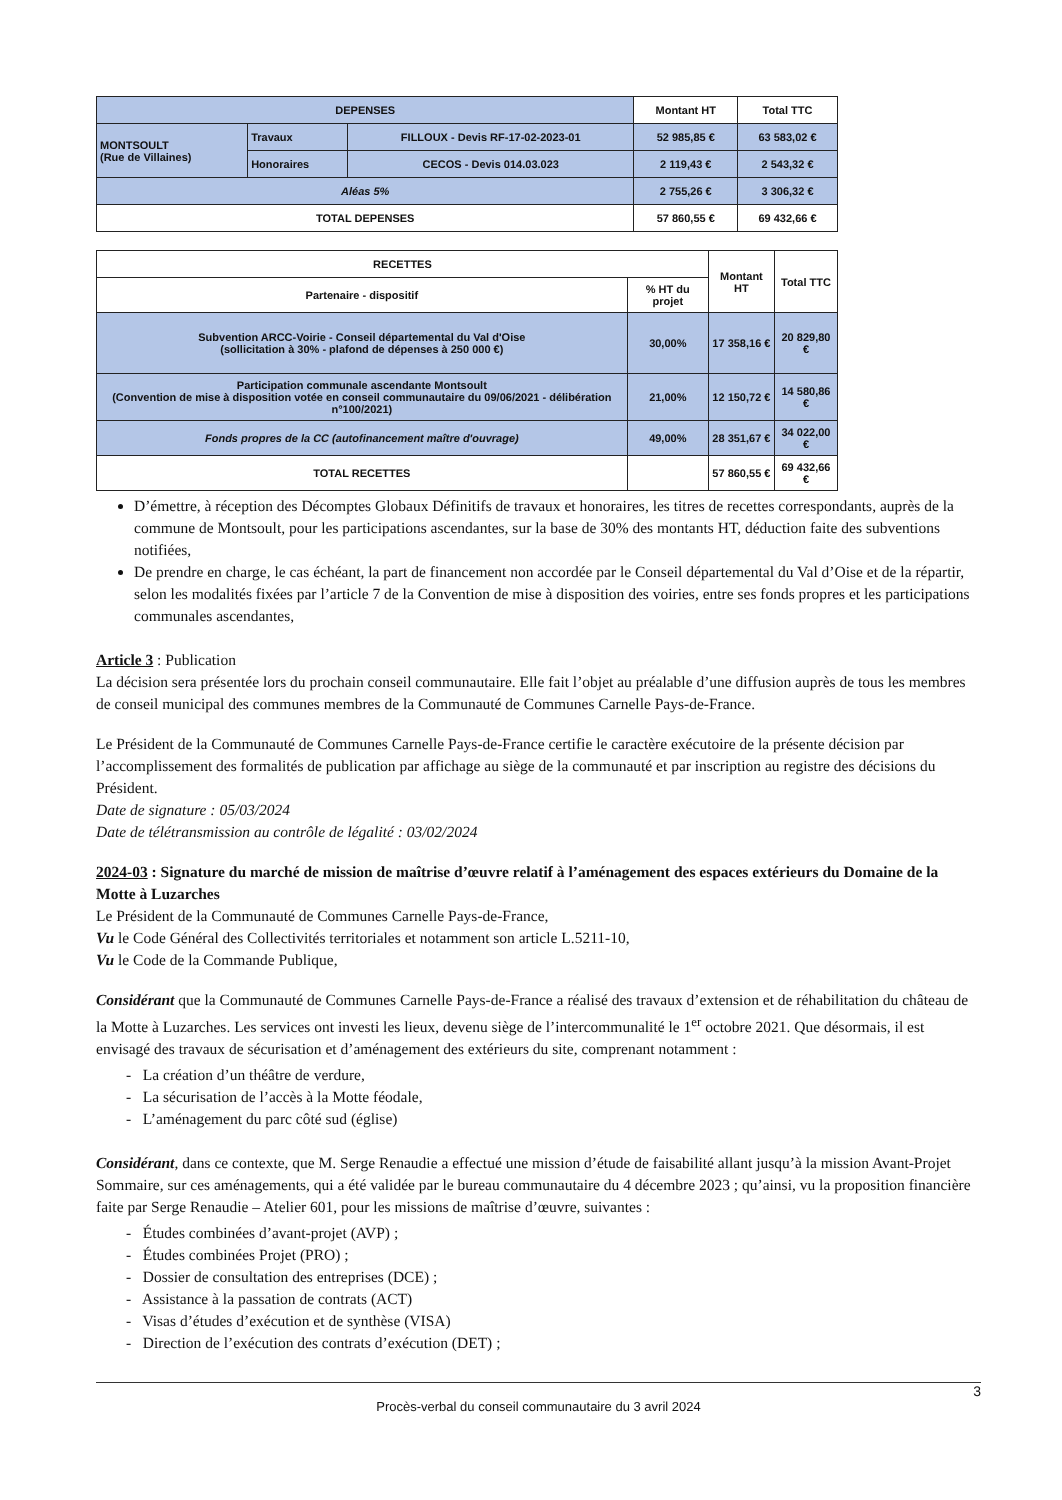| DEPENSES | | | Montant HT | Total TTC |
| --- | --- | --- | --- | --- |
| MONTSOULT (Rue de Villaines) | Travaux | FILLOUX - Devis RF-17-02-2023-01 | 52 985,85 € | 63 583,02 € |
| | Honoraires | CECOS - Devis 014.03.023 | 2 119,43 € | 2 543,32 € |
| Aléas 5% | | | 2 755,26 € | 3 306,32 € |
| TOTAL DEPENSES | | | 57 860,55 € | 69 432,66 € |
| RECETTES | | Montant HT | Total TTC |
| --- | --- | --- | --- |
| Partenaire - dispositif | % HT du projet | | |
| Subvention ARCC-Voirie - Conseil départemental du Val d'Oise (sollicitation à 30% - plafond de dépenses à 250 000 €) | 30,00% | 17 358,16 € | 20 829,80 € |
| Participation communale ascendante Montsoult (Convention de mise à disposition votée en conseil communautaire du 09/06/2021 - délibération n°100/2021) | 21,00% | 12 150,72 € | 14 580,86 € |
| Fonds propres de la CC (autofinancement maître d'ouvrage) | 49,00% | 28 351,67 € | 34 022,00 € |
| TOTAL RECETTES | | 57 860,55 € | 69 432,66 € |
D’émettre, à réception des Décomptes Globaux Définitifs de travaux et honoraires, les titres de recettes correspondants, auprès de la commune de Montsoult, pour les participations ascendantes, sur la base de 30% des montants HT, déduction faite des subventions notifiées,
De prendre en charge, le cas échéant, la part de financement non accordée par le Conseil départemental du Val d’Oise et de la répartir, selon les modalités fixées par l’article 7 de la Convention de mise à disposition des voiries, entre ses fonds propres et les participations communales ascendantes,
Article 3 : Publication
La décision sera présentée lors du prochain conseil communautaire. Elle fait l’objet au préalable d’une diffusion auprès de tous les membres de conseil municipal des communes membres de la Communauté de Communes Carnelle Pays-de-France.
Le Président de la Communauté de Communes Carnelle Pays-de-France certifie le caractère exécutoire de la présente décision par l’accomplissement des formalités de publication par affichage au siège de la communauté et par inscription au registre des décisions du Président.
Date de signature : 05/03/2024
Date de télétransmission au contrôle de légalité : 03/02/2024
2024-03 : Signature du marché de mission de maîtrise d’œuvre relatif à l’aménagement des espaces extérieurs du Domaine de la Motte à Luzarches
Le Président de la Communauté de Communes Carnelle Pays-de-France,
Vu le Code Général des Collectivités territoriales et notamment son article L.5211-10,
Vu le Code de la Commande Publique,
Considérant que la Communauté de Communes Carnelle Pays-de-France a réalisé des travaux d’extension et de réhabilitation du château de la Motte à Luzarches. Les services ont investi les lieux, devenu siège de l’intercommunalité le 1<sup>er</sup> octobre 2021. Que désormais, il est envisagé des travaux de sécurisation et d’aménagement des extérieurs du site, comprenant notamment :
- La création d’un théâtre de verdure,
- La sécurisation de l’accès à la Motte féodale,
- L’aménagement du parc côté sud (église)
Considérant, dans ce contexte, que M. Serge Renaudie a effectué une mission d’étude de faisabilité allant jusqu’à la mission Avant-Projet Sommaire, sur ces aménagements, qui a été validée par le bureau communautaire du 4 décembre 2023 ; qu’ainsi, vu la proposition financière faite par Serge Renaudie – Atelier 601, pour les missions de maîtrise d’œuvre, suivantes :
- Études combinées d’avant-projet (AVP) ;
- Études combinées Projet (PRO) ;
- Dossier de consultation des entreprises (DCE) ;
- Assistance à la passation de contrats (ACT)
- Visas d’études d’exécution et de synthèse (VISA)
- Direction de l’exécution des contrats d’exécution (DET) ;
3
Procès-verbal du conseil communautaire du 3 avril 2024